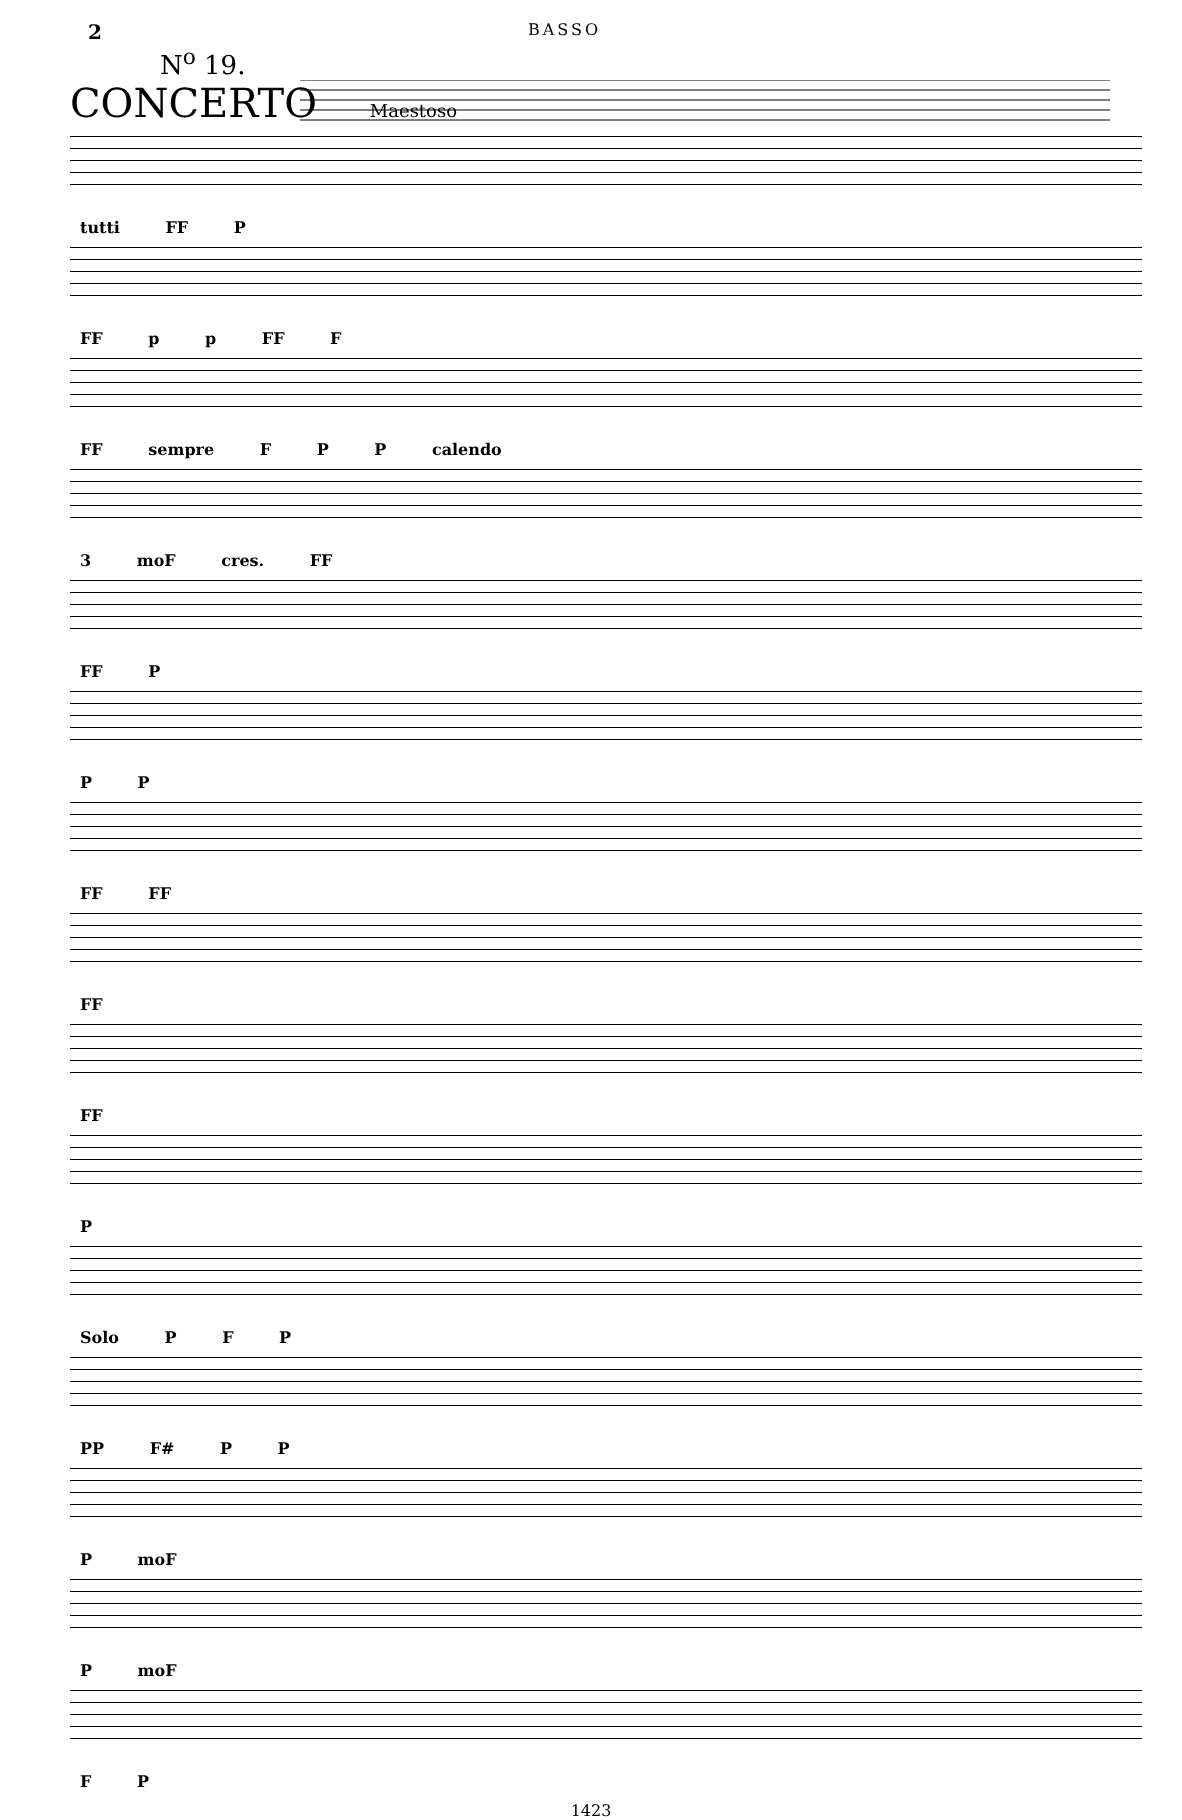2
BASSO
N<sup>o</sup> 19.
CONCERTO Maestoso
tutti FF P
FF p p FF F
FF sempre F P P calendo
3 moF cres. FF
FF P
P P
FF FF
FF
FF
P
Solo P F P
PP F# P P
P moF
P moF
F P
1423